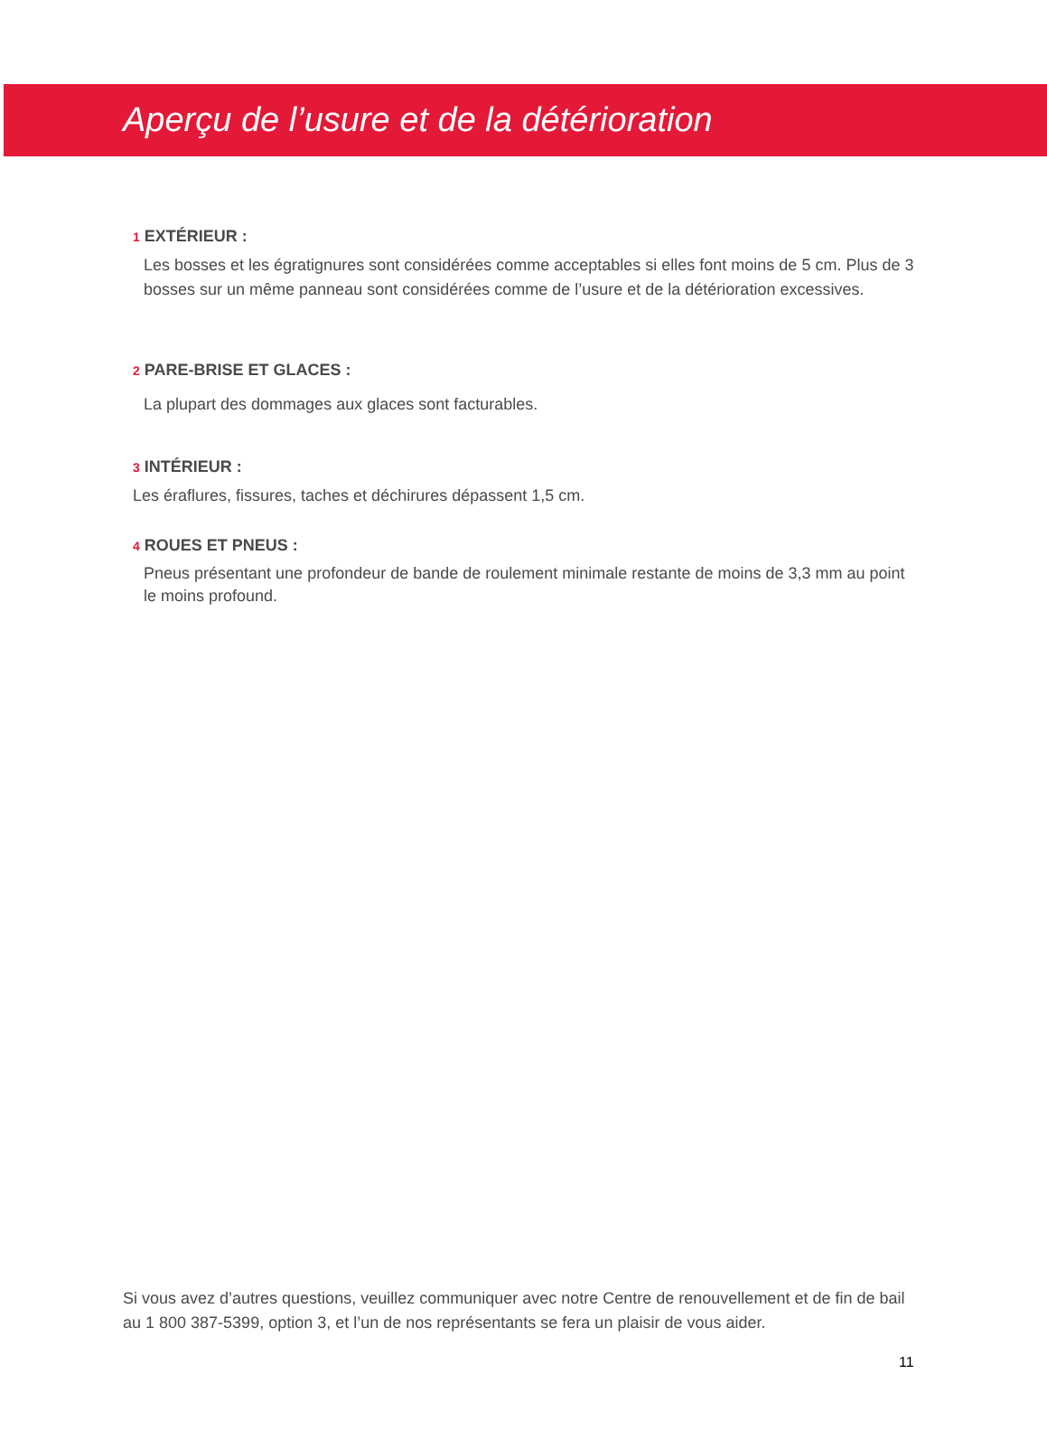Aperçu de l’usure et de la détérioration
1 EXTÉRIEUR :
Les bosses et les égratignures sont considérées comme acceptables si elles font moins de 5 cm. Plus de 3 bosses sur un même panneau sont considérées comme de l’usure et de la détérioration excessives.
2 PARE-BRISE ET GLACES :
La plupart des dommages aux glaces sont facturables.
3 INTÉRIEUR :
Les éraflures, fissures, taches et déchirures dépassent 1,5 cm.
4 ROUES ET PNEUS :
Pneus présentant une profondeur de bande de roulement minimale restante de moins de 3,3 mm au point le moins profound.
Si vous avez d’autres questions, veuillez communiquer avec notre Centre de renouvellement et de fin de bail au 1 800 387-5399, option 3, et l’un de nos représentants se fera un plaisir de vous aider.
11